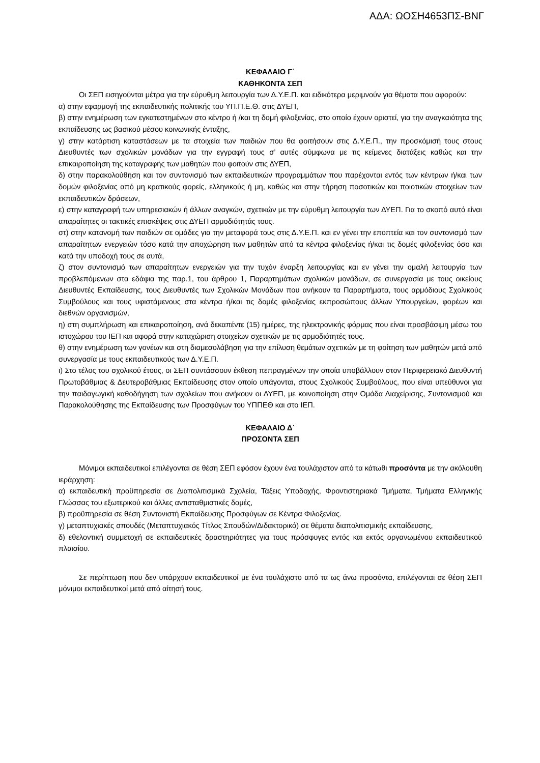ΑΔΑ: ΩΟΣΗ4653ΠΣ-ΒΝΓ
ΚΕΦΑΛΑΙΟ Γ΄
ΚΑΘΗΚΟΝΤΑ ΣΕΠ
Οι ΣΕΠ εισηγούνται μέτρα για την εύρυθμη λειτουργία των Δ.Υ.Ε.Π. και ειδικότερα μεριμνούν για θέματα που αφορούν:
α) στην εφαρμογή της εκπαιδευτικής πολιτικής του ΥΠ.Π.Ε.Θ. στις ΔΥΕΠ,
β) στην ενημέρωση των εγκατεστημένων στο κέντρο ή /και τη δομή φιλοξενίας, στο οποίο έχουν οριστεί, για την αναγκαιότητα της εκπαίδευσης ως βασικού μέσου κοινωνικής ένταξης,
γ) στην κατάρτιση καταστάσεων με τα στοιχεία των παιδιών που θα φοιτήσουν στις Δ.Υ.Ε.Π., την προσκόμισή τους στους Διευθυντές των σχολικών μονάδων για την εγγραφή τους σ’ αυτές σύμφωνα με τις κείμενες διατάξεις καθώς και την επικαιροποίηση της καταγραφής των μαθητών που φοιτούν στις ΔΥΕΠ,
δ) στην παρακολούθηση και τον συντονισμό των εκπαιδευτικών προγραμμάτων που παρέχονται εντός των κέντρων ή/και των δομών φιλοξενίας από μη κρατικούς φορείς, ελληνικούς ή μη, καθώς και στην τήρηση ποσοτικών και ποιοτικών στοιχείων των εκπαιδευτικών δράσεων,
ε) στην καταγραφή των υπηρεσιακών ή άλλων αναγκών, σχετικών με την εύρυθμη λειτουργία των ΔΥΕΠ. Για το σκοπό αυτό είναι απαραίτητες οι τακτικές επισκέψεις στις ΔΥΕΠ αρμοδιότητάς τους.
στ) στην κατανομή των παιδιών σε ομάδες για την μεταφορά τους στις Δ.Υ.Ε.Π. και εν γένει την εποπτεία και τον συντονισμό των απαραίτητων ενεργειών τόσο κατά την αποχώρηση των μαθητών από τα κέντρα φιλοξενίας ή/και τις δομές φιλοξενίας όσο και κατά την υποδοχή τους σε αυτά,
ζ) στον συντονισμό των απαραίτητων ενεργειών για την τυχόν έναρξη λειτουργίας και εν γένει την ομαλή λειτουργία των προβλεπόμενων στα εδάφια της παρ.1, του άρθρου 1, Παραρτημάτων σχολικών μονάδων, σε συνεργασία με τους οικείους Διευθυντές Εκπαίδευσης, τους Διευθυντές των Σχολικών Μονάδων που ανήκουν τα Παραρτήματα, τους αρμόδιους Σχολικούς Συμβούλους και τους υφιστάμενους στα κέντρα ή/και τις δομές φιλοξενίας εκπροσώπους άλλων Υπουργείων, φορέων και διεθνών οργανισμών,
η) στη συμπλήρωση και επικαιροποίηση, ανά δεκαπέντε (15) ημέρες, της ηλεκτρονικής φόρμας που είναι προσβάσιμη μέσω του ιστοχώρου του ΙΕΠ και αφορά στην καταχώριση στοιχείων σχετικών με τις αρμοδιότητές τους.
θ) στην ενημέρωση των γονέων και στη διαμεσολάβηση για την επίλυση θεμάτων σχετικών με τη φοίτηση των μαθητών μετά από συνεργασία με τους εκπαιδευτικούς των Δ.Υ.Ε.Π.
ι) Στο τέλος του σχολικού έτους, οι ΣΕΠ συντάσσουν έκθεση πεπραγμένων την οποία υποβάλλουν στον Περιφερειακό Διευθυντή Πρωτοβάθμιας & Δευτεροβάθμιας Εκπαίδευσης στον οποίο υπάγονται, στους Σχολικούς Συμβούλους, που είναι υπεύθυνοι για την παιδαγωγική καθοδήγηση των σχολείων που ανήκουν οι ΔΥΕΠ, με κοινοποίηση στην Ομάδα Διαχείρισης, Συντονισμού και Παρακολούθησης της Εκπαίδευσης των Προσφύγων του ΥΠΠΕΘ και στο ΙΕΠ.
ΚΕΦΑΛΑΙΟ Δ΄
ΠΡΟΣΟΝΤΑ ΣΕΠ
Μόνιμοι εκπαιδευτικοί επιλέγονται σε θέση ΣΕΠ εφόσον έχουν ένα τουλάχιστον από τα κάτωθι προσόντα με την ακόλουθη ιεράρχηση:
α) εκπαιδευτική προϋπηρεσία σε Διαπολιτισμικά Σχολεία, Τάξεις Υποδοχής, Φροντιστηριακά Τμήματα, Τμήματα Ελληνικής Γλώσσας του εξωτερικού και άλλες αντισταθμιστικές δομές,
β) προϋπηρεσία σε θέση Συντονιστή Εκπαίδευσης Προσφύγων σε Κέντρα Φιλοξενίας.
γ) μεταπτυχιακές σπουδές (Μεταπτυχιακός Τίτλος Σπουδών/Διδακτορικό) σε θέματα διαπολιτισμικής εκπαίδευσης,
δ) εθελοντική συμμετοχή σε εκπαιδευτικές δραστηριότητες για τους πρόσφυγες εντός και εκτός οργανωμένου εκπαιδευτικού πλαισίου.
Σε περίπτωση που δεν υπάρχουν εκπαιδευτικοί με ένα τουλάχιστο από τα ως άνω προσόντα, επιλέγονται σε θέση ΣΕΠ μόνιμοι εκπαιδευτικοί μετά από αίτησή τους.